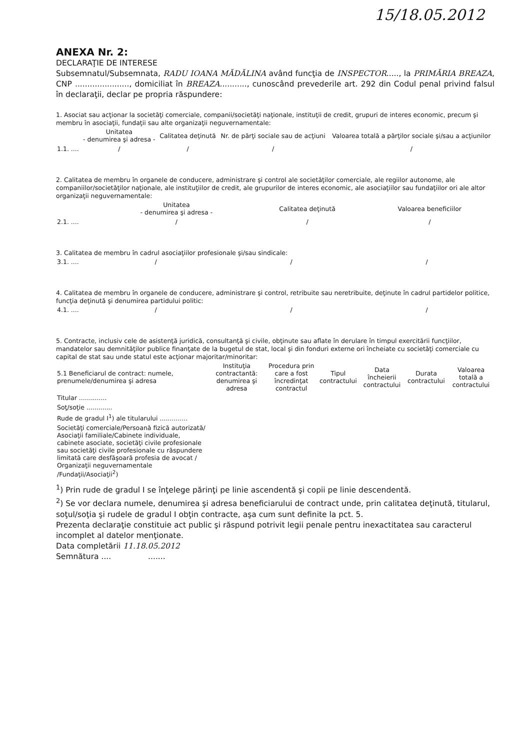15/18.05.2012
ANEXA Nr. 2:
DECLARAŢIE DE INTERESE
Subsemnatul/Subsemnata, RADU IOANA MĂDĂLINA având funcţia de INSPECTOR....., la PRIMĂRIA BREAZA, CNP ......................, domiciliat în BREAZA..........., cunoscând prevederile art. 292 din Codul penal privind falsul în declaraţii, declar pe propria răspundere:
1. Asociat sau acţionar la societăţi comerciale, companii/societăţi naţionale, instituţii de credit, grupuri de interes economic, precum şi membru în asociaţii, fundaţii sau alte organizaţii neguvernamentale:
| | Unitatea - denumirea şi adresa - | Calitatea deţinută | Nr. de părţi sociale sau de acţiuni | Valoarea totală a părţilor sociale şi/sau a acţiunilor |
| --- | --- | --- | --- | --- |
| 1.1. .... | / | / | / | / |
2. Calitatea de membru în organele de conducere, administrare şi control ale societăţilor comerciale, ale regiilor autonome, ale companiilor/societăţilor naţionale, ale instituţiilor de credit, ale grupurilor de interes economic, ale asociaţiilor sau fundaţiilor ori ale altor organizaţii neguvernamentale:
| | Unitatea - denumirea şi adresa - | Calitatea deţinută | Valoarea beneficiilor |
| --- | --- | --- | --- |
| 2.1. .... | / | / | / |
3. Calitatea de membru în cadrul asociaţiilor profesionale şi/sau sindicale:
| 3.1. .... | / | / | / |
4. Calitatea de membru în organele de conducere, administrare şi control, retribuite sau neretribuite, deţinute în cadrul partidelor politice, funcţia deţinută şi denumirea partidului politic:
| 4.1. .... | / | / | / |
5. Contracte, inclusiv cele de asistenţă juridică, consultanţă şi civile, obţinute sau aflate în derulare în timpul exercitării funcţiilor, mandatelor sau demnităţilor publice finanţate de la bugetul de stat, local şi din fonduri externe ori încheiate cu societăţi comerciale cu capital de stat sau unde statul este acţionar majoritar/minoritar:
| 5.1 Beneficiarul de contract: numele, prenumele/denumirea şi adresa | Instituţia contractantă: denumirea şi adresa | Procedura prin care a fost încredinţat contractul | Tipul contractului | Data încheierii contractului | Durata contractului | Valoarea totală a contractului |
| --- | --- | --- | --- | --- | --- | --- |
| Titular .............. | | | | | | |
| Soţ/soţie ............. | | | | | | |
| Rude de gradul I<sup>1</sup>) ale titularului .............. | | | | | | |
| Societăţi comerciale/Persoană fizică autorizată/ Asociaţii familiale/Cabinete individuale, cabinete asociate, societăţi civile profesionale sau societăţi civile profesionale cu răspundere limitată care desfăşoară profesia de avocat / Organizaţii neguvernamentale /Fundaţii/Asociaţii<sup>2</sup>) | | | | | | |
<sup>1</sup>) Prin rude de gradul I se înţelege părinţi pe linie ascendentă şi copii pe linie descendentă.
<sup>2</sup>) Se vor declara numele, denumirea şi adresa beneficiarului de contract unde, prin calitatea deţinută, titularul, soţul/soţia şi rudele de gradul I obţin contracte, aşa cum sunt definite la pct. 5.
Prezenta declaraţie constituie act public şi răspund potrivit legii penale pentru inexactitatea sau caracterul incomplet al datelor menţionate.
Data completării 11.18.05.2012
Semnătura .... .......